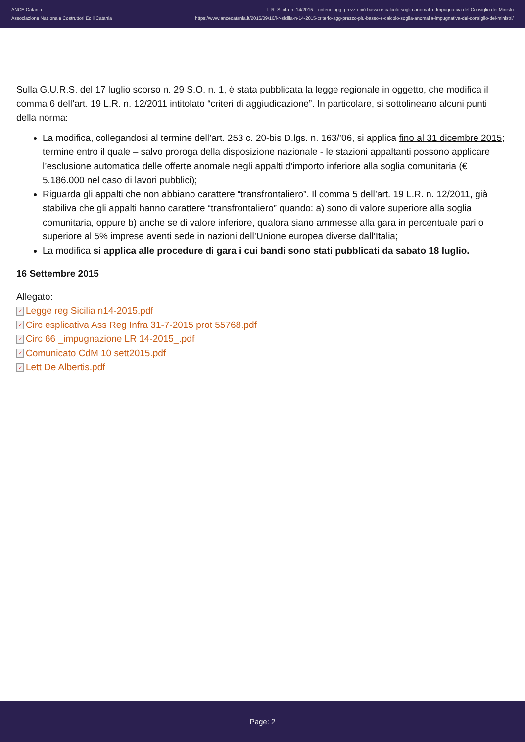ANCE Catania
Associazione Nazionale Costruttori Edili Catania
L.R. Sicilia n. 14/2015 – criterio agg. prezzo più basso e calcolo soglia anomalia. Impugnativa del Consiglio dei Ministri
https://www.ancecatania.it/2015/09/16/l-r-sicilia-n-14-2015-criterio-agg-prezzo-piu-basso-e-calcolo-soglia-anomalia-impugnativa-del-consiglio-dei-ministri/
Sulla G.U.R.S. del 17 luglio scorso n. 29 S.O. n. 1, è stata pubblicata la legge regionale in oggetto, che modifica il comma 6 dell’art. 19 L.R. n. 12/2011 intitolato “criteri di aggiudicazione”. In particolare, si sottolineano alcuni punti della norma:
La modifica, collegandosi al termine dell’art. 253 c. 20-bis D.lgs. n. 163/’06, si applica fino al 31 dicembre 2015; termine entro il quale – salvo proroga della disposizione nazionale - le stazioni appaltanti possono applicare l’esclusione automatica delle offerte anomale negli appalti d’importo inferiore alla soglia comunitaria (€ 5.186.000 nel caso di lavori pubblici);
Riguarda gli appalti che non abbiano carattere “transfrontaliero”. Il comma 5 dell’art. 19 L.R. n. 12/2011, già stabiliva che gli appalti hanno carattere “transfrontaliero” quando: a) sono di valore superiore alla soglia comunitaria, oppure b) anche se di valore inferiore, qualora siano ammesse alla gara in percentuale pari o superiore al 5% imprese aventi sede in nazioni dell’Unione europea diverse dall’Italia;
La modifica si applica alle procedure di gara i cui bandi sono stati pubblicati da sabato 18 luglio.
16 Settembre 2015
Allegato:
✓ Legge reg Sicilia n14-2015.pdf
✓ Circ esplicativa Ass Reg Infra 31-7-2015 prot 55768.pdf
✓ Circ 66 _impugnazione LR 14-2015_.pdf
✓ Comunicato CdM 10 sett2015.pdf
✓ Lett De Albertis.pdf
Page: 2